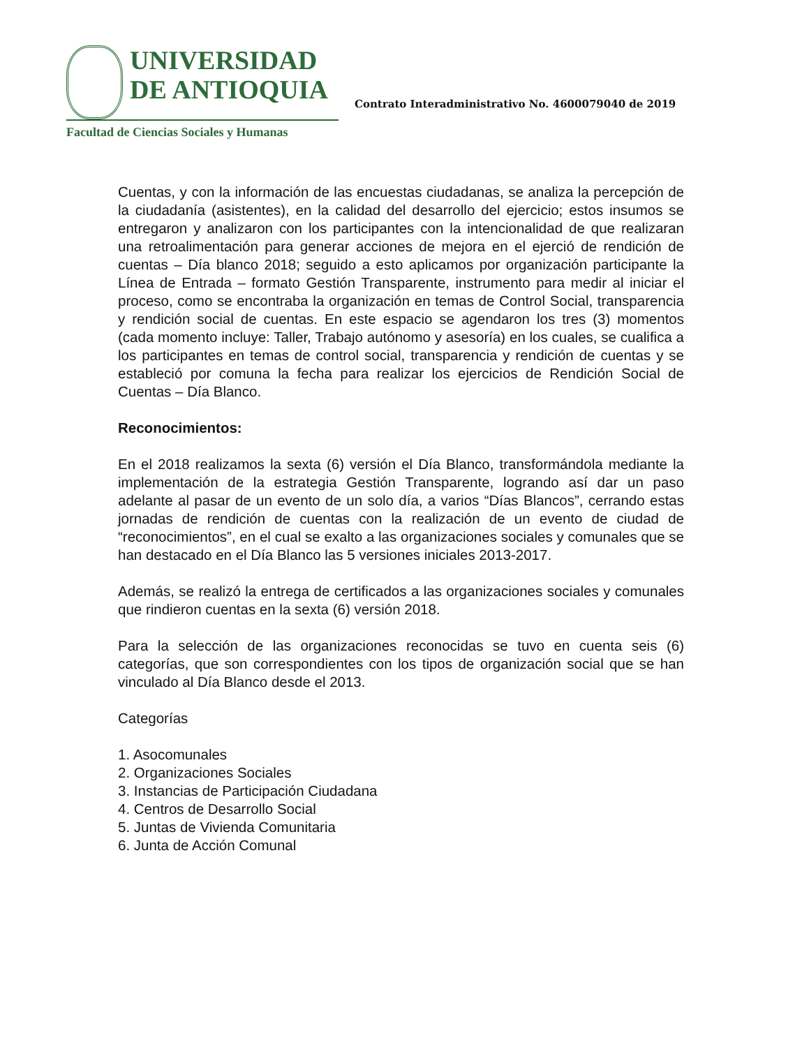UNIVERSIDAD
DE ANTIOQUIA
Facultad de Ciencias Sociales y Humanas
Contrato Interadministrativo No. 4600079040 de 2019
Cuentas, y con la información de las encuestas ciudadanas, se analiza la percepción de la ciudadanía (asistentes), en la calidad del desarrollo del ejercicio; estos insumos se entregaron y analizaron con los participantes con la intencionalidad de que realizaran una retroalimentación para generar acciones de mejora en el ejerció de rendición de cuentas – Día blanco 2018; seguido a esto aplicamos por organización participante la Línea de Entrada – formato Gestión Transparente, instrumento para medir al iniciar el proceso, como se encontraba la organización en temas de Control Social, transparencia y rendición social de cuentas. En este espacio se agendaron los tres (3) momentos (cada momento incluye: Taller, Trabajo autónomo y asesoría) en los cuales, se cualifica a los participantes en temas de control social, transparencia y rendición de cuentas y se estableció por comuna la fecha para realizar los ejercicios de Rendición Social de Cuentas – Día Blanco.
Reconocimientos:
En el 2018 realizamos la sexta (6) versión el Día Blanco, transformándola mediante la implementación de la estrategia Gestión Transparente, logrando así dar un paso adelante al pasar de un evento de un solo día, a varios “Días Blancos”, cerrando estas jornadas de rendición de cuentas con la realización de un evento de ciudad de “reconocimientos”, en el cual se exalto a las organizaciones sociales y comunales que se han destacado en el Día Blanco las 5 versiones iniciales 2013-2017.
Además, se realizó la entrega de certificados a las organizaciones sociales y comunales que rindieron cuentas en la sexta (6) versión 2018.
Para la selección de las organizaciones reconocidas se tuvo en cuenta seis (6) categorías, que son correspondientes con los tipos de organización social que se han vinculado al Día Blanco desde el 2013.
Categorías
1. Asocomunales
2. Organizaciones Sociales
3. Instancias de Participación Ciudadana
4. Centros de Desarrollo Social
5. Juntas de Vivienda Comunitaria
6. Junta de Acción Comunal